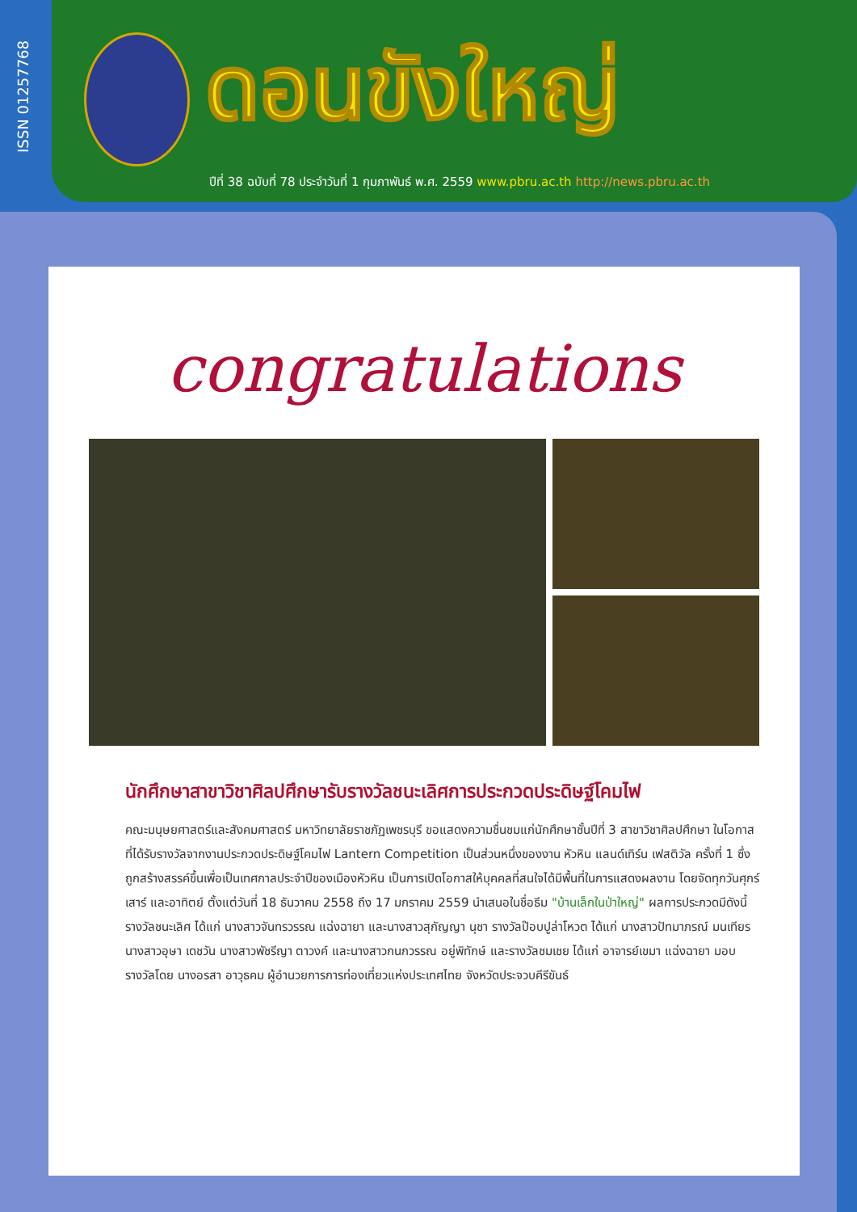ISSN 01257768
ดอนขังใหญ่
ปีที่ 38 ฉบับที่ 78 ประจำวันที่ 1 กุมภาพันธ์ พ.ศ. 2559 www.pbru.ac.th http://news.pbru.ac.th
congratulations
นักศึกษาสาขาวิชาศิลปศึกษารับรางวัลชนะเลิศการประกวดประดิษฐ์โคมไฟ
คณะมนุษยศาสตร์และสังคมศาสตร์ มหาวิทยาลัยราชภัฏเพชรบุรี ขอแสดงความชื่นชมแก่นักศึกษาชั้นปีที่ 3 สาขาวิชาศิลปศึกษา ในโอกาสที่ได้รับรางวัลจากงานประกวดประดิษฐ์โคมไฟ Lantern Competition เป็นส่วนหนึ่งของงาน หัวหิน แลนด์เทิร์น เฟสติวัล ครั้งที่ 1 ซึ่งถูกสร้างสรรค์ขึ้นเพื่อเป็นเทศกาลประจำปีของเมืองหัวหิน เป็นการเปิดโอกาสให้บุคคลที่สนใจได้มีพื้นที่ในการแสดงผลงาน โดยจัดทุกวันศุกร์ เสาร์ และอาทิตย์ ตั้งแต่วันที่ 18 ธันวาคม 2558 ถึง 17 มกราคม 2559 นำเสนอในชื่อธีม "บ้านเล็กในป่าใหญ่" ผลการประกวดมีดังนี้ รางวัลชนะเลิศ ได้แก่ นางสาวจันทรวรรณ แฉ่งฉายา และนางสาวสุกัญญา นุชา รางวัลป๊อบปูล่าโหวต ได้แก่ นางสาวปัทมาภรณ์ มนเทียร นางสาวอุษา เดชวัน นางสาวพัชรีญา ตาวงค์ และนางสาวกนกวรรณ อยู่พิทักษ์ และรางวัลชมเชย ได้แก่ อาจารย์เขมา แฉ่งฉายา มอบรางวัลโดย นางอรสา อาวุธคม ผู้อำนวยการการท่องเที่ยวแห่งประเทศไทย จังหวัดประจวบคีรีขันธ์